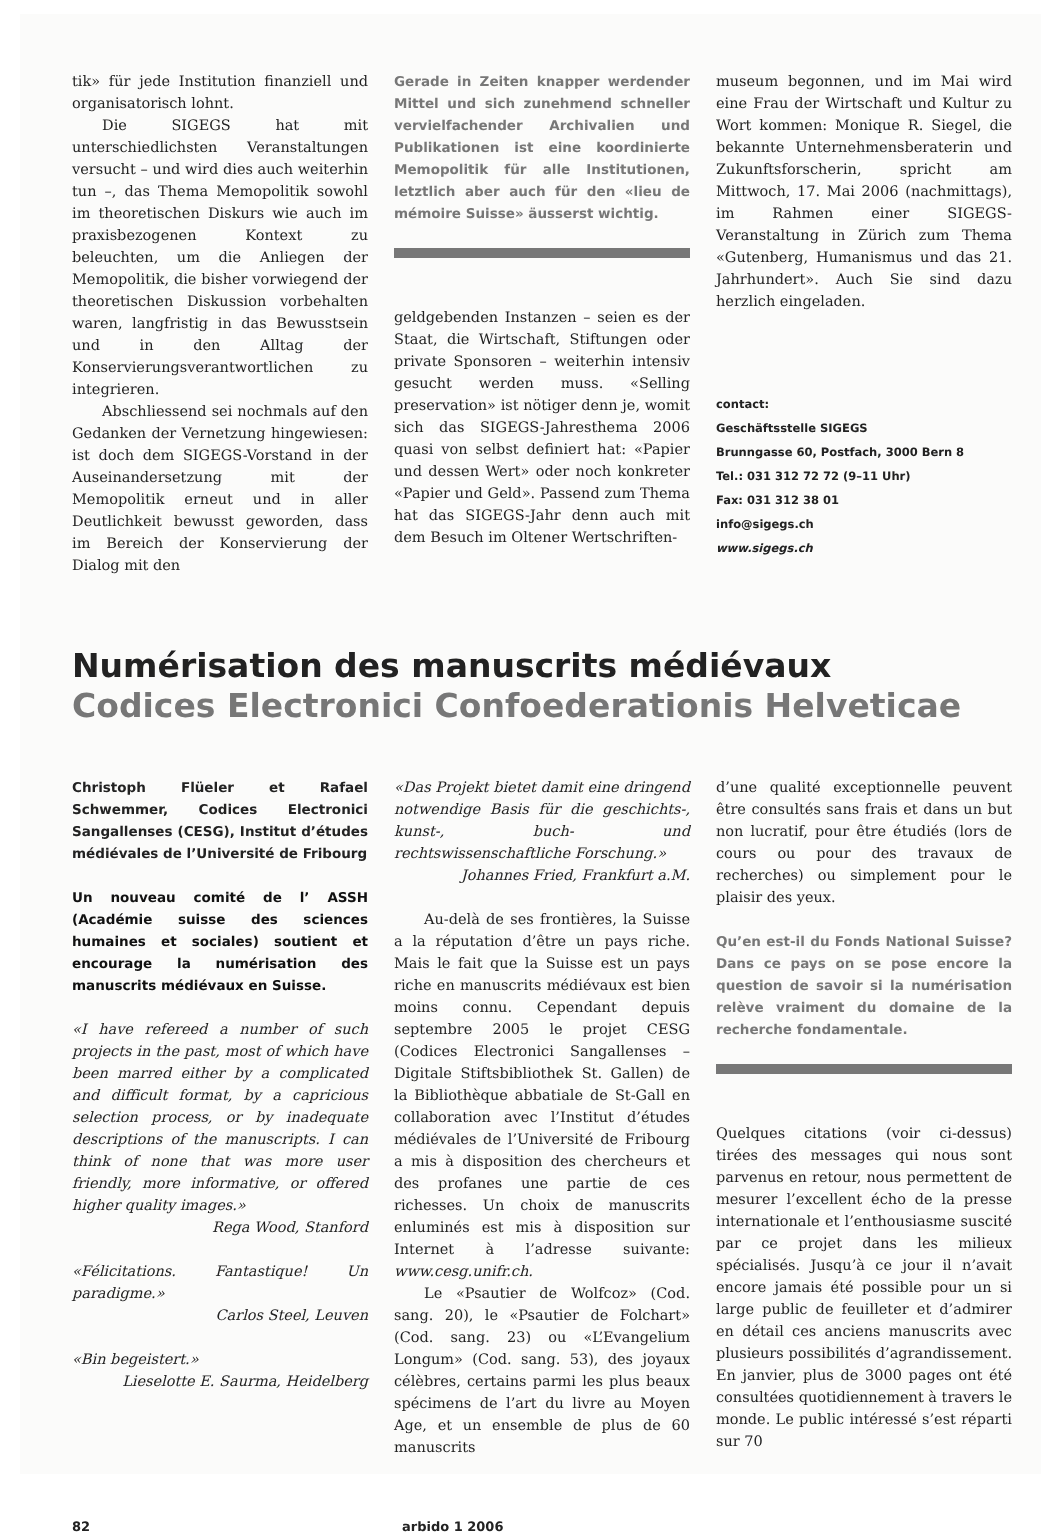tik» für jede Institution finanziell und organisatorisch lohnt.
Die SIGEGS hat mit unterschiedlichsten Veranstaltungen versucht – und wird dies auch weiterhin tun –, das Thema Memopolitik sowohl im theoretischen Diskurs wie auch im praxisbezogenen Kontext zu beleuchten, um die Anliegen der Memopolitik, die bisher vorwiegend der theoretischen Diskussion vorbehalten waren, langfristig in das Bewusstsein und in den Alltag der Konservierungsverantwortlichen zu integrieren.
Abschliessend sei nochmals auf den Gedanken der Vernetzung hingewiesen: ist doch dem SIGEGS-Vorstand in der Auseinandersetzung mit der Memopolitik erneut und in aller Deutlichkeit bewusst geworden, dass im Bereich der Konservierung der Dialog mit den
Gerade in Zeiten knapper werdender Mittel und sich zunehmend schneller vervielfachender Archivalien und Publikationen ist eine koordinierte Memopolitik für alle Institutionen, letztlich aber auch für den «lieu de mémoire Suisse» äusserst wichtig.
geldgebenden Instanzen – seien es der Staat, die Wirtschaft, Stiftungen oder private Sponsoren – weiterhin intensiv gesucht werden muss. «Selling preservation» ist nötiger denn je, womit sich das SIGEGS-Jahresthema 2006 quasi von selbst definiert hat: «Papier und dessen Wert» oder noch konkreter «Papier und Geld». Passend zum Thema hat das SIGEGS-Jahr denn auch mit dem Besuch im Oltener Wertschriften-
museum begonnen, und im Mai wird eine Frau der Wirtschaft und Kultur zu Wort kommen: Monique R. Siegel, die bekannte Unternehmensberaterin und Zukunftsforscherin, spricht am Mittwoch, 17. Mai 2006 (nachmittags), im Rahmen einer SIGEGS-Veranstaltung in Zürich zum Thema «Gutenberg, Humanismus und das 21. Jahrhundert». Auch Sie sind dazu herzlich eingeladen.
contact:
Geschäftsstelle SIGEGS
Brunngasse 60, Postfach, 3000 Bern 8
Tel.: 031 312 72 72 (9–11 Uhr)
Fax: 031 312 38 01
info@sigegs.ch
www.sigegs.ch
Numérisation des manuscrits médiévaux
Codices Electronici Confoederationis Helveticae
Christoph Flüeler et Rafael Schwemmer, Codices Electronici Sangallenses (CESG), Institut d’études médiévales de l’Université de Fribourg
Un nouveau comité de l’ ASSH (Académie suisse des sciences humaines et sociales) soutient et encourage la numérisation des manuscrits médiévaux en Suisse.
«I have refereed a number of such projects in the past, most of which have been marred either by a complicated and difficult format, by a capricious selection process, or by inadequate descriptions of the manuscripts. I can think of none that was more user friendly, more informative, or offered higher quality images.»
Rega Wood, Stanford
«Félicitations. Fantastique! Un paradigme.»
Carlos Steel, Leuven
«Bin begeistert.»
Lieselotte E. Saurma, Heidelberg
«Das Projekt bietet damit eine dringend notwendige Basis für die geschichts-, kunst-, buch- und rechtswissenschaftliche Forschung.»
Johannes Fried, Frankfurt a.M.
Au-delà de ses frontières, la Suisse a la réputation d’être un pays riche. Mais le fait que la Suisse est un pays riche en manuscrits médiévaux est bien moins connu. Cependant depuis septembre 2005 le projet CESG (Codices Electronici Sangallenses – Digitale Stiftsbibliothek St. Gallen) de la Bibliothèque abbatiale de St-Gall en collaboration avec l’Institut d’études médiévales de l’Université de Fribourg a mis à disposition des chercheurs et des profanes une partie de ces richesses. Un choix de manuscrits enluminés est mis à disposition sur Internet à l’adresse suivante: www.cesg.unifr.ch.
Le «Psautier de Wolfcoz» (Cod. sang. 20), le «Psautier de Folchart» (Cod. sang. 23) ou «L’Evangelium Longum» (Cod. sang. 53), des joyaux célèbres, certains parmi les plus beaux spécimens de l’art du livre au Moyen Age, et un ensemble de plus de 60 manuscrits
d’une qualité exceptionnelle peuvent être consultés sans frais et dans un but non lucratif, pour être étudiés (lors de cours ou pour des travaux de recherches) ou simplement pour le plaisir des yeux.
Qu’en est-il du Fonds National Suisse? Dans ce pays on se pose encore la question de savoir si la numérisation relève vraiment du domaine de la recherche fondamentale.
Quelques citations (voir ci-dessus) tirées des messages qui nous sont parvenus en retour, nous permettent de mesurer l’excellent écho de la presse internationale et l’enthousiasme suscité par ce projet dans les milieux spécialisés. Jusqu’à ce jour il n’avait encore jamais été possible pour un si large public de feuilleter et d’admirer en détail ces anciens manuscrits avec plusieurs possibilités d’agrandissement. En janvier, plus de 3000 pages ont été consultées quotidiennement à travers le monde. Le public intéressé s’est réparti sur 70
82 arbido 1 2006